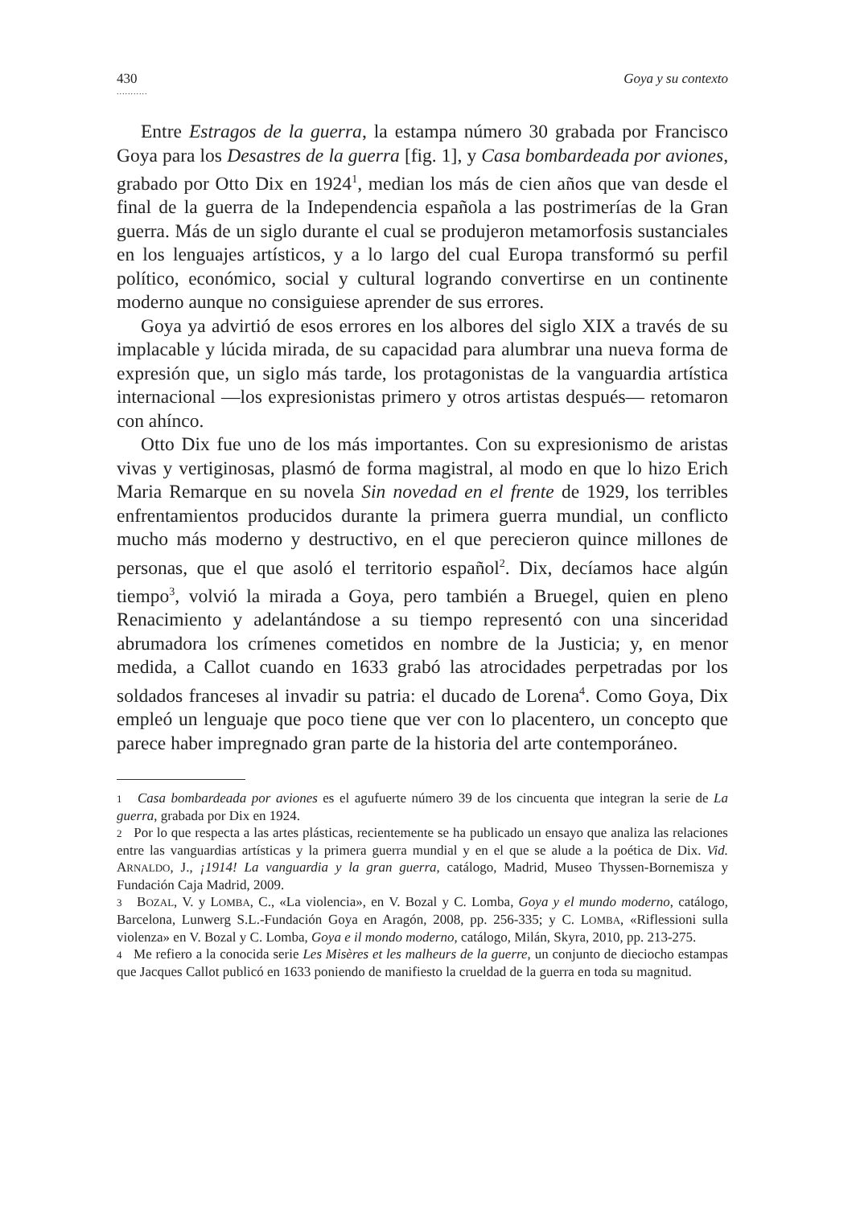430 Goya y su contexto
...........
Entre Estragos de la guerra, la estampa número 30 grabada por Francisco Goya para los Desastres de la guerra [fig. 1], y Casa bombardeada por aviones, grabado por Otto Dix en 1924<sup>1</sup>, median los más de cien años que van desde el final de la guerra de la Independencia española a las postrimerías de la Gran guerra. Más de un siglo durante el cual se produjeron metamorfosis sustanciales en los lenguajes artísticos, y a lo largo del cual Europa transformó su perfil político, económico, social y cultural logrando convertirse en un continente moderno aunque no consiguiese aprender de sus errores.
Goya ya advirtió de esos errores en los albores del siglo XIX a través de su implacable y lúcida mirada, de su capacidad para alumbrar una nueva forma de expresión que, un siglo más tarde, los protagonistas de la vanguardia artística internacional —los expresionistas primero y otros artistas después— retomaron con ahínco.
Otto Dix fue uno de los más importantes. Con su expresionismo de aristas vivas y vertiginosas, plasmó de forma magistral, al modo en que lo hizo Erich Maria Remarque en su novela Sin novedad en el frente de 1929, los terribles enfrentamientos producidos durante la primera guerra mundial, un conflicto mucho más moderno y destructivo, en el que perecieron quince millones de personas, que el que asoló el territorio español<sup>2</sup>. Dix, decíamos hace algún tiempo<sup>3</sup>, volvió la mirada a Goya, pero también a Bruegel, quien en pleno Renacimiento y adelantándose a su tiempo representó con una sinceridad abrumadora los crímenes cometidos en nombre de la Justicia; y, en menor medida, a Callot cuando en 1633 grabó las atrocidades perpetradas por los soldados franceses al invadir su patria: el ducado de Lorena<sup>4</sup>. Como Goya, Dix empleó un lenguaje que poco tiene que ver con lo placentero, un concepto que parece haber impregnado gran parte de la historia del arte contemporáneo.
1 Casa bombardeada por aviones es el agufuerte número 39 de los cincuenta que integran la serie de La guerra, grabada por Dix en 1924.
2 Por lo que respecta a las artes plásticas, recientemente se ha publicado un ensayo que analiza las relaciones entre las vanguardias artísticas y la primera guerra mundial y en el que se alude a la poética de Dix. Vid. ARNALDO, J., ¡1914! La vanguardia y la gran guerra, catálogo, Madrid, Museo Thyssen-Bornemisza y Fundación Caja Madrid, 2009.
3 BOZAL, V. y LOMBA, C., «La violencia», en V. Bozal y C. Lomba, Goya y el mundo moderno, catálogo, Barcelona, Lunwerg S.L.-Fundación Goya en Aragón, 2008, pp. 256-335; y C. LOMBA, «Riflessioni sulla violenza» en V. Bozal y C. Lomba, Goya e il mondo moderno, catálogo, Milán, Skyra, 2010, pp. 213-275.
4 Me refiero a la conocida serie Les Misères et les malheurs de la guerre, un conjunto de dieciocho estampas que Jacques Callot publicó en 1633 poniendo de manifiesto la crueldad de la guerra en toda su magnitud.